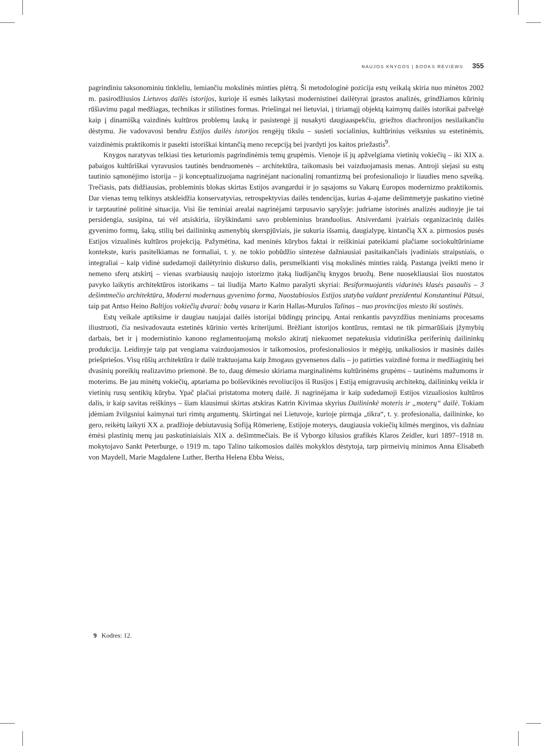NAUJOS KNYGOS | BOOKS REVIEWS 355
pagrindiniu taksonominiu tinkleliu, lemiančiu mokslinės minties plėtrą. Ši metodologinė pozicija estų veikalą skiria nuo minėtos 2002 m. pasirodžiusios Lietuvos dailės istorijos, kurioje iš esmės laikytasi modernistinei dailėtyrai įprastos analizės, grindžiamos kūrinių rūšiavimu pagal medžiagas, technikas ir stilistines formas. Priešingai nei lietuviai, į tiriamąjį objektą kaimynų dailės istorikai pažvelgė kaip į dinamišką vaizdinės kultūros problemų lauką ir pasistengė jį nusakyti daugiaaspekčiu, griežtos diachronijos nesilaikančiu dėstymu. Jie vadovavosi bendru Estijos dailės istorijos rengėjų tikslu – susieti socialinius, kultūrinius veiksnius su estetinėmis, vaizdinėmis praktikomis ir pasekti istoriškai kintančią meno recepciją bei įvardyti jos kaitos priežastis<sup>9</sup>.
Knygos naratyvas telkiasi ties keturiomis pagrindinėmis temų grupėmis. Vienoje iš jų apžvelgiama vietinių vokiečių – iki XIX a. pabaigos kultūriškai vyravusios tautinės bendruomenės – architektūra, taikomasis bei vaizduojamasis menas. Antroji siejasi su estų tautinio sąmonėjimo istorija – ji konceptualizuojama nagrinėjant nacionalinį romantizmą bei profesionaliojo ir liaudies meno sąveiką. Trečiasis, pats didžiausias, probleminis blokas skirtas Estijos avangardui ir jo sąsajoms su Vakarų Europos modernizmo praktikomis. Dar vienas temų telkinys atskleidžia konservatyvias, retrospektyvias dailės tendencijas, kurias 4-ajame dešimtmetyje paskatino vietinė ir tarptautinė politinė situacija. Visi šie teminiai arealai nagrinėjami tarpusavio sąryšyje: judriame istorinės analizės audinyje jie tai persidengia, susipina, tai vėl atsiskiria, išryškindami savo probleminius branduolius. Atsiverdami įvairiais organizacinių dailės gyvenimo formų, šakų, stilių bei dailininkų asmenybių skerspjūviais, jie sukuria išsamią, daugialypę, kintančią XX a. pirmosios pusės Estijos vizualinės kultūros projekciją. Pažymėtina, kad meninės kūrybos faktai ir reiškiniai pateikiami plačiame sociokultūriniame kontekste, kuris pasitelkiamas ne formaliai, t. y. ne tokio pobūdžio sintezėse dažniausiai pasitaikančiais įvadiniais straipsniais, o integraliai – kaip vidinė sudedamoji dailėtyrinio diskurso dalis, persmelkianti visą mokslinės minties raidą. Pastanga įveikti meno ir nemeno sferų atskirtį – vienas svarbiausių naujojo istorizmo įtaką liudijančių knygos bruožų. Bene nuosekliausiai šios nuostatos pavyko laikytis architektūros istorikams – tai liudija Marto Kalmo parašyti skyriai: Besiformuojantis vidurinės klasės pasaulis – 3 dešimtmečio architektūra, Moderni modernaus gyvenimo forma, Nuostabiosios Estijos statyba valdant prezidentui Konstantinui Pätsui, taip pat Antso Heino Baltijos vokiečių dvarai: bobų vasara ir Karin Hallas-Murulos Talinas – nuo provincijos miesto iki sostinės.
Estų veikale aptiksime ir daugiau naujajai dailės istorijai būdingų principų. Antai renkantis pavyzdžius meniniams procesams iliustruoti, čia nesivadovauta estetinės kūrinio vertės kriterijumi. Brėžiant istorijos kontūrus, remtasi ne tik pirmarūšiais įžymybių darbais, bet ir į modernistinio kanono reglamentuojamą mokslo akiratį niekuomet nepatekusia vidutiniška periferinių dailininkų produkcija. Leidinyje taip pat vengiama vaizduojamosios ir taikomosios, profesionaliosios ir mėgėjų, unikaliosios ir masinės dailės priešpriešos. Visų rūšių architektūra ir dailė traktuojama kaip žmogaus gyvensenos dalis – jo patirties vaizdinė forma ir medžiaginių bei dvasinių poreikių realizavimo priemonė. Be to, daug dėmesio skiriama marginalinėms kultūrinėms grupėms – tautinėms mažumoms ir moterims. Be jau minėtų vokiečių, aptariama po bolševikinės revoliucijos iš Rusijos į Estiją emigravusių architektų, dailininkų veikla ir vietinių rusų sentikių kūryba. Ypač plačiai pristatoma moterų dailė. Ji nagrinėjama ir kaip sudedamoji Estijos vizualiosios kultūros dalis, ir kaip savitas reiškinys – šiam klausimui skirtas atskiras Katrin Kivimaa skyrius Dailininkė moteris ir „moterų“ dailė. Tokiam įdėmiam žvilgsniui kaimynai turi rimtų argumentų. Skirtingai nei Lietuvoje, kurioje pirmąja „tikra“, t. y. profesionalia, dailininke, ko gero, reikėtų laikyti XX a. pradžioje debiutavusią Sofiją Römerienę, Estijoje moterys, daugiausia vokiečių kilmės merginos, vis dažniau ėmėsi plastinių menų jau paskutiniaisiais XIX a. dešimtmečiais. Be iš Vyborgo kilusios grafikės Klaros Zeidler, kuri 1897–1918 m. mokytojavo Sankt Peterburge, o 1919 m. tapo Talino taikomosios dailės mokyklos dėstytoja, tarp pirmeivių minimos Anna Elisabeth von Maydell, Marie Magdalene Luther, Bertha Helena Ebba Weiss,
9 Kodres: 12.